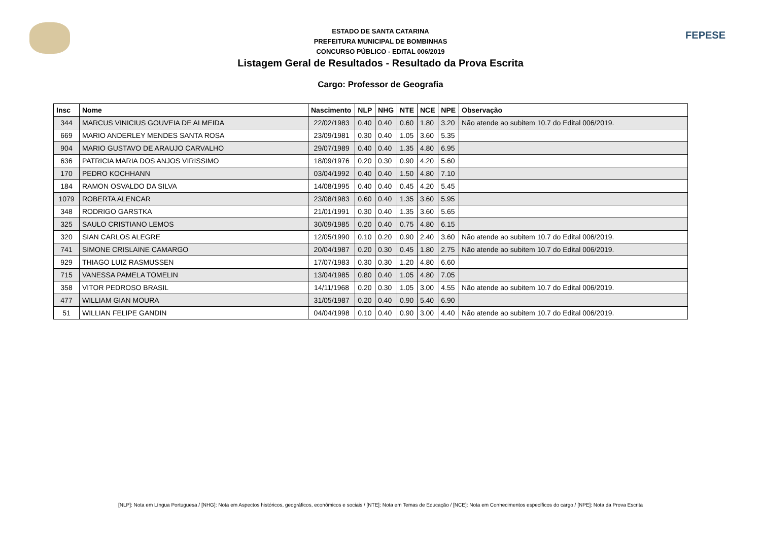FEPESE
ESTADO DE SANTA CATARINA
PREFEITURA MUNICIPAL DE BOMBINHAS
CONCURSO PÚBLICO - EDITAL 006/2019
Listagem Geral de Resultados - Resultado da Prova Escrita
Cargo: Professor de Geografia
| Insc | Nome | Nascimento | NLP | NHG | NTE | NCE | NPE | Observação |
| --- | --- | --- | --- | --- | --- | --- | --- | --- |
| 344 | MARCUS VINICIUS GOUVEIA DE ALMEIDA | 22/02/1983 | 0.40 | 0.40 | 0.60 | 1.80 | 3.20 | Não atende ao subitem 10.7 do Edital 006/2019. |
| 669 | MARIO ANDERLEY MENDES SANTA ROSA | 23/09/1981 | 0.30 | 0.40 | 1.05 | 3.60 | 5.35 | |
| 904 | MARIO GUSTAVO DE ARAUJO CARVALHO | 29/07/1989 | 0.40 | 0.40 | 1.35 | 4.80 | 6.95 | |
| 636 | PATRICIA MARIA DOS ANJOS VIRISSIMO | 18/09/1976 | 0.20 | 0.30 | 0.90 | 4.20 | 5.60 | |
| 170 | PEDRO KOCHHANN | 03/04/1992 | 0.40 | 0.40 | 1.50 | 4.80 | 7.10 | |
| 184 | RAMON OSVALDO DA SILVA | 14/08/1995 | 0.40 | 0.40 | 0.45 | 4.20 | 5.45 | |
| 1079 | ROBERTA ALENCAR | 23/08/1983 | 0.60 | 0.40 | 1.35 | 3.60 | 5.95 | |
| 348 | RODRIGO GARSTKA | 21/01/1991 | 0.30 | 0.40 | 1.35 | 3.60 | 5.65 | |
| 325 | SAULO CRISTIANO LEMOS | 30/09/1985 | 0.20 | 0.40 | 0.75 | 4.80 | 6.15 | |
| 320 | SIAN CARLOS ALEGRE | 12/05/1990 | 0.10 | 0.20 | 0.90 | 2.40 | 3.60 | Não atende ao subitem 10.7 do Edital 006/2019. |
| 741 | SIMONE CRISLAINE CAMARGO | 20/04/1987 | 0.20 | 0.30 | 0.45 | 1.80 | 2.75 | Não atende ao subitem 10.7 do Edital 006/2019. |
| 929 | THIAGO LUIZ RASMUSSEN | 17/07/1983 | 0.30 | 0.30 | 1.20 | 4.80 | 6.60 | |
| 715 | VANESSA PAMELA TOMELIN | 13/04/1985 | 0.80 | 0.40 | 1.05 | 4.80 | 7.05 | |
| 358 | VITOR PEDROSO BRASIL | 14/11/1968 | 0.20 | 0.30 | 1.05 | 3.00 | 4.55 | Não atende ao subitem 10.7 do Edital 006/2019. |
| 477 | WILLIAM GIAN MOURA | 31/05/1987 | 0.20 | 0.40 | 0.90 | 5.40 | 6.90 | |
| 51 | WILLIAN FELIPE GANDIN | 04/04/1998 | 0.10 | 0.40 | 0.90 | 3.00 | 4.40 | Não atende ao subitem 10.7 do Edital 006/2019. |
[NLP]: Nota em Língua Portuguesa / [NHG]: Nota em Aspectos históricos, geográficos, econômicos e sociais / [NTE]: Nota em Temas de Educação / [NCE]: Nota em Conhecimentos específicos do cargo / [NPE]: Nota da Prova Escrita